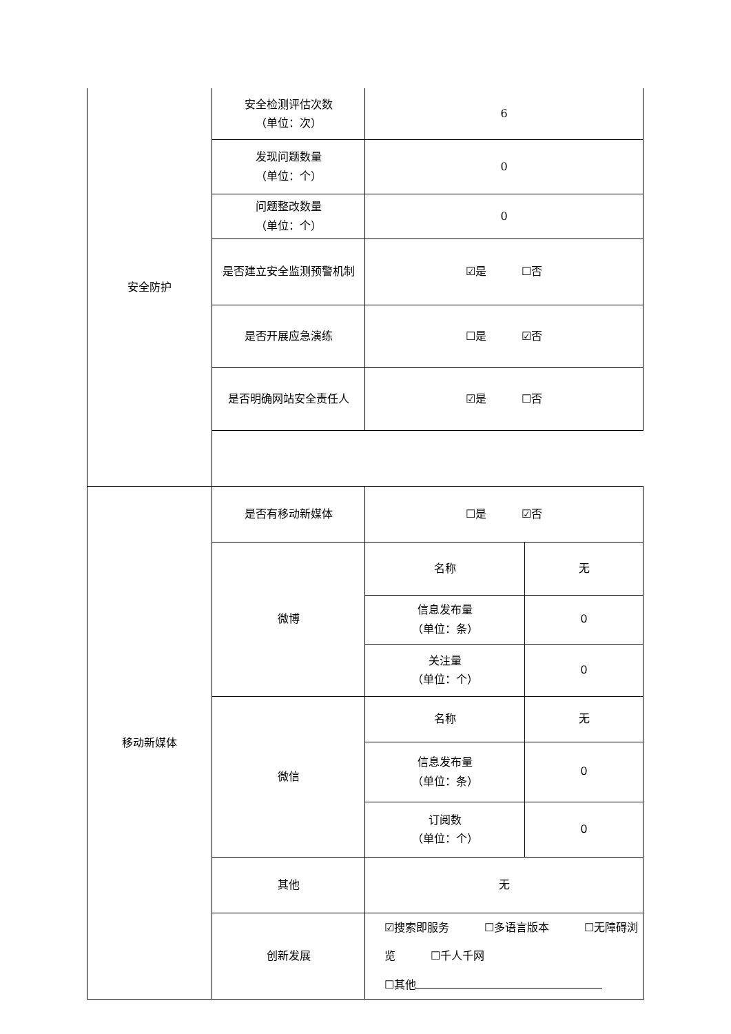| 安全防护 | 安全检测评估次数 （单位：次） | 6 | |
| | 发现问题数量 （单位：个） | 0 | |
| | 问题整改数量 （单位：个） | 0 | |
| | 是否建立安全监测预警机制 | ☑是 ☐否 | |
| | 是否开展应急演练 | ☐是 ☑否 | |
| | 是否明确网站安全责任人 | ☑是 ☐否 | |
| 移动新媒体 | 是否有移动新媒体 | ☐是 ☑否 | |
| | 微博 | 名称 | 无 |
| | | 信息发布量 （单位：条） | 0 |
| | | 关注量 （单位：个） | 0 |
| | 微信 | 名称 | 无 |
| | | 信息发布量 （单位：条） | 0 |
| | | 订阅数 （单位：个） | 0 |
| | 其他 | 无 | |
| | 创新发展 | ☑搜索即服务 ☐多语言版本 ☐无障碍浏览 ☐千人千网 ☐其他 | |